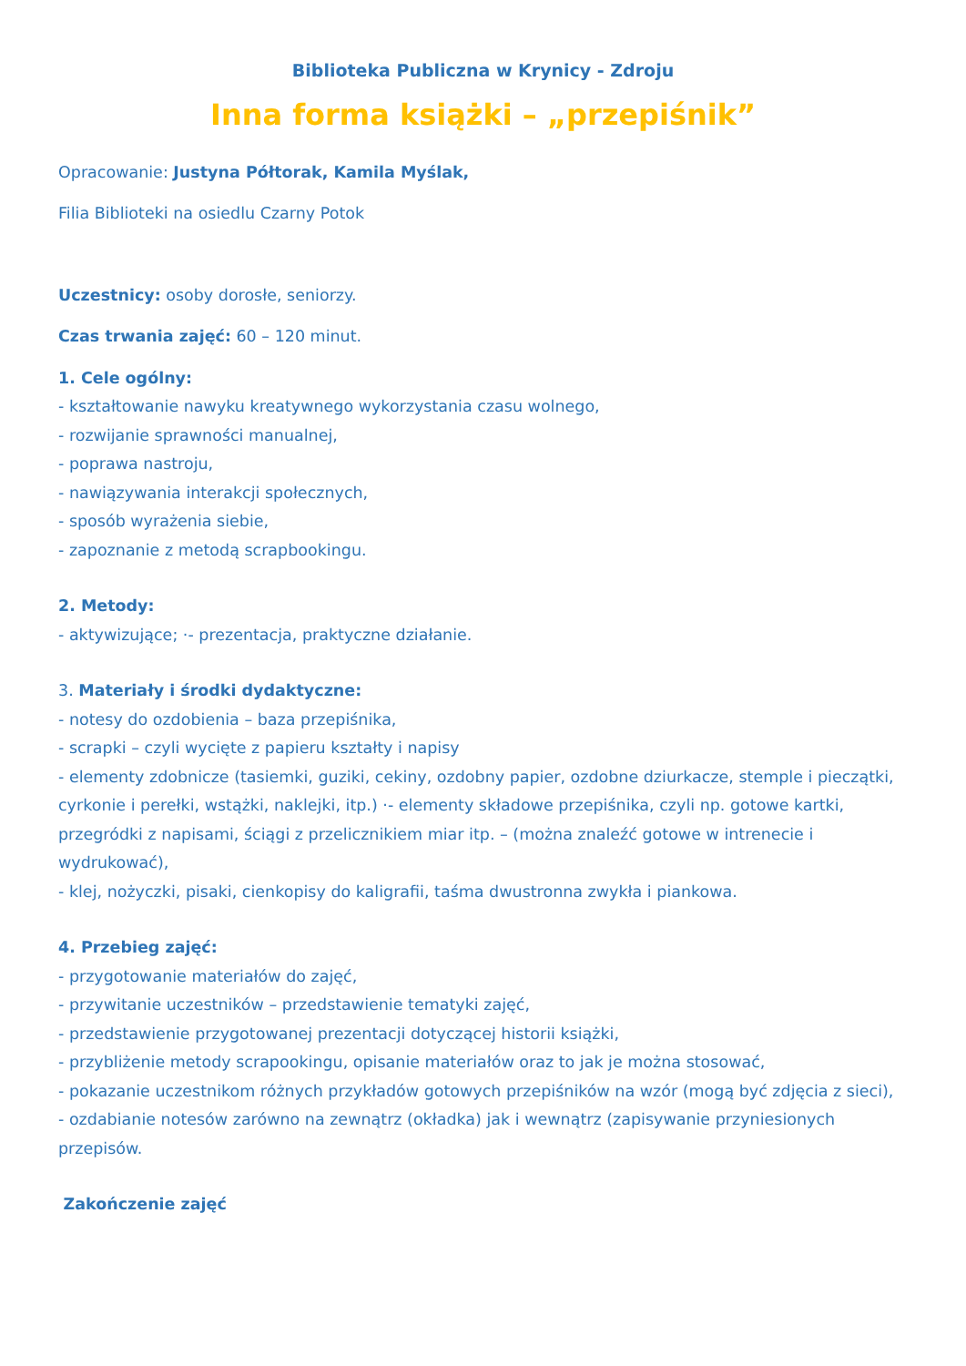Biblioteka Publiczna w Krynicy - Zdroju
Inna forma książki – „przepiśnik”
Opracowanie: Justyna Półtorak, Kamila Myślak,
Filia Biblioteki na osiedlu Czarny Potok
Uczestnicy: osoby dorosłe, seniorzy.
Czas trwania zajęć: 60 – 120 minut.
1. Cele ogólny:
- kształtowanie nawyku kreatywnego wykorzystania czasu wolnego,
- rozwijanie sprawności manualnej,
- poprawa nastroju,
- nawiązywania interakcji społecznych,
- sposób wyrażenia siebie,
- zapoznanie z metodą scrapbookingu.
2. Metody:
- aktywizujące; ·- prezentacja, praktyczne działanie.
3. Materiały i środki dydaktyczne:
- notesy do ozdobienia – baza przepiśnika,
- scrapki – czyli wycięte z papieru kształty i napisy
- elementy zdobnicze (tasiemki, guziki, cekiny, ozdobny papier, ozdobne dziurkacze, stemple i pieczątki, cyrkonie i perełki, wstążki, naklejki, itp.) ·- elementy składowe przepiśnika, czyli np. gotowe kartki, przegródki z napisami, ściągi z przelicznikiem miar itp. – (można znaleźć gotowe w intrenecie i wydrukować),
- klej, nożyczki, pisaki, cienkopisy do kaligrafii, taśma dwustronna zwykła i piankowa.
4. Przebieg zajęć:
- przygotowanie materiałów do zajęć,
- przywitanie uczestników – przedstawienie tematyki zajęć,
- przedstawienie przygotowanej prezentacji dotyczącej historii książki,
- przybliżenie metody scrapookingu, opisanie materiałów oraz to jak je można stosować,
- pokazanie uczestnikom różnych przykładów gotowych przepiśników na wzór (mogą być zdjęcia z sieci),
- ozdabianie notesów zarówno na zewnątrz (okładka) jak i wewnątrz (zapisywanie przyniesionych przepisów.
Zakończenie zajęć